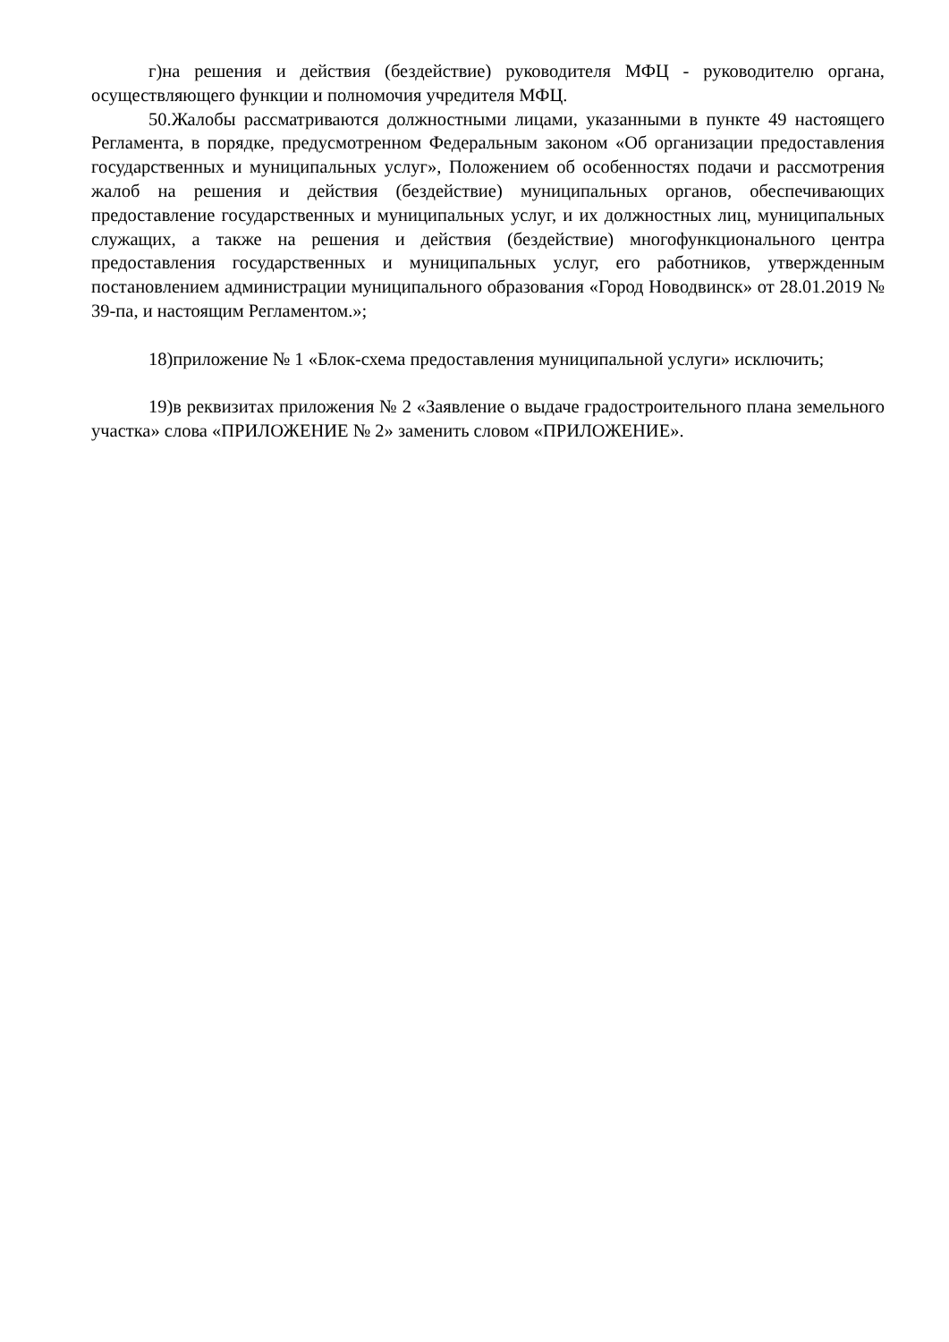г)на решения и действия (бездействие) руководителя МФЦ - руководителю органа, осуществляющего функции и полномочия учредителя МФЦ.
50.Жалобы рассматриваются должностными лицами, указанными в пункте 49 настоящего Регламента, в порядке, предусмотренном Федеральным законом «Об организации предоставления государственных и муниципальных услуг», Положением об особенностях подачи и рассмотрения жалоб на решения и действия (бездействие) муниципальных органов, обеспечивающих предоставление государственных и муниципальных услуг, и их должностных лиц, муниципальных служащих, а также на решения и действия (бездействие) многофункционального центра предоставления государственных и муниципальных услуг, его работников, утвержденным постановлением администрации муниципального образования «Город Новодвинск» от 28.01.2019 № 39-па, и настоящим Регламентом.»;
18)приложение № 1 «Блок-схема предоставления муниципальной услуги» исключить;
19)в реквизитах приложения № 2 «Заявление о выдаче градостроительного плана земельного участка» слова «ПРИЛОЖЕНИЕ № 2» заменить словом «ПРИЛОЖЕНИЕ».